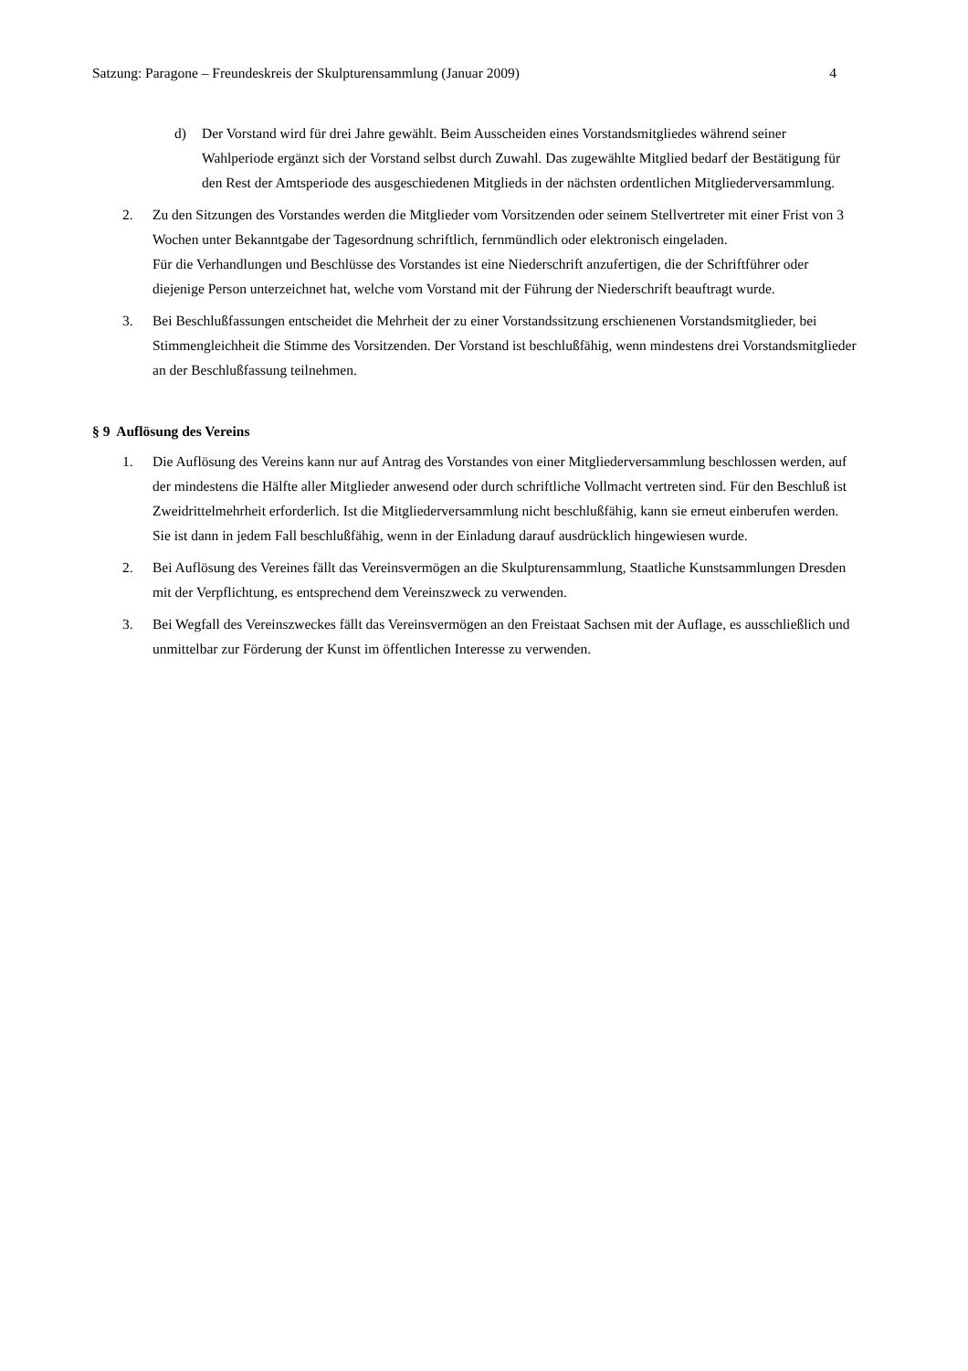Satzung: Paragone – Freundeskreis der Skulpturensammlung (Januar 2009) 4
d) Der Vorstand wird für drei Jahre gewählt. Beim Ausscheiden eines Vorstandsmitgliedes während seiner Wahlperiode ergänzt sich der Vorstand selbst durch Zuwahl. Das zugewählte Mitglied bedarf der Bestätigung für den Rest der Amtsperiode des ausgeschiedenen Mitglieds in der nächsten ordentlichen Mitgliederversammlung.
2. Zu den Sitzungen des Vorstandes werden die Mitglieder vom Vorsitzenden oder seinem Stellvertreter mit einer Frist von 3 Wochen unter Bekanntgabe der Tagesordnung schriftlich, fernmündlich oder elektronisch eingeladen.
Für die Verhandlungen und Beschlüsse des Vorstandes ist eine Niederschrift anzufertigen, die der Schriftführer oder diejenige Person unterzeichnet hat, welche vom Vorstand mit der Führung der Niederschrift beauftragt wurde.
3. Bei Beschlußfassungen entscheidet die Mehrheit der zu einer Vorstandssitzung erschienenen Vorstandsmitglieder, bei Stimmengleichheit die Stimme des Vorsitzenden. Der Vorstand ist beschlußfähig, wenn mindestens drei Vorstandsmitglieder an der Beschlußfassung teilnehmen.
§ 9 Auflösung des Vereins
1. Die Auflösung des Vereins kann nur auf Antrag des Vorstandes von einer Mitgliederversammlung beschlossen werden, auf der mindestens die Hälfte aller Mitglieder anwesend oder durch schriftliche Vollmacht vertreten sind. Für den Beschluß ist Zweidrittelmehrheit erforderlich. Ist die Mitgliederversammlung nicht beschlußfähig, kann sie erneut einberufen werden. Sie ist dann in jedem Fall beschlußfähig, wenn in der Einladung darauf ausdrücklich hingewiesen wurde.
2. Bei Auflösung des Vereines fällt das Vereinsvermögen an die Skulpturensammlung, Staatliche Kunstsammlungen Dresden mit der Verpflichtung, es entsprechend dem Vereinszweck zu verwenden.
3. Bei Wegfall des Vereinszweckes fällt das Vereinsvermögen an den Freistaat Sachsen mit der Auflage, es ausschließlich und unmittelbar zur Förderung der Kunst im öffentlichen Interesse zu verwenden.